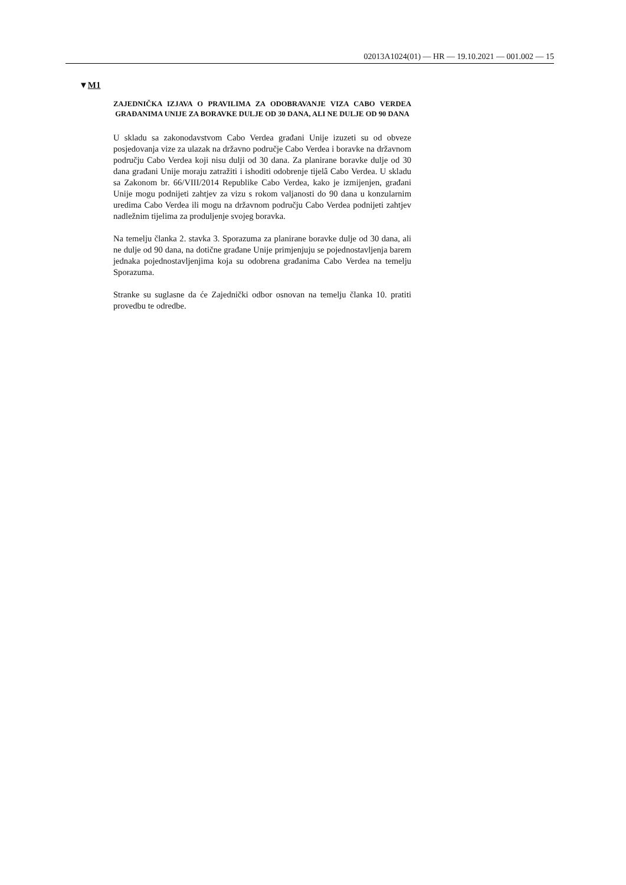02013A1024(01) — HR — 19.10.2021 — 001.002 — 15
▼M1
ZAJEDNIČKA IZJAVA O PRAVILIMA ZA ODOBRAVANJE VIZA CABO VERDEA GRAĐANIMA UNIJE ZA BORAVKE DULJE OD 30 DANA, ALI NE DULJE OD 90 DANA
U skladu sa zakonodavstvom Cabo Verdea građani Unije izuzeti su od obveze posjedovanja vize za ulazak na državno područje Cabo Verdea i boravke na državnom području Cabo Verdea koji nisu dulji od 30 dana. Za planirane boravke dulje od 30 dana građani Unije moraju zatražiti i ishoditi odobrenje tijelâ Cabo Verdea. U skladu sa Zakonom br. 66/VIII/2014 Republike Cabo Verdea, kako je izmijenjen, građani Unije mogu podnijeti zahtjev za vizu s rokom valjanosti do 90 dana u konzularnim uredima Cabo Verdea ili mogu na državnom području Cabo Verdea podnijeti zahtjev nadležnim tijelima za produljenje svojeg boravka.
Na temelju članka 2. stavka 3. Sporazuma za planirane boravke dulje od 30 dana, ali ne dulje od 90 dana, na dotične građane Unije primjenjuju se pojednostavljenja barem jednaka pojednostavljenjima koja su odobrena građanima Cabo Verdea na temelju Sporazuma.
Stranke su suglasne da će Zajednički odbor osnovan na temelju članka 10. pratiti provedbu te odredbe.